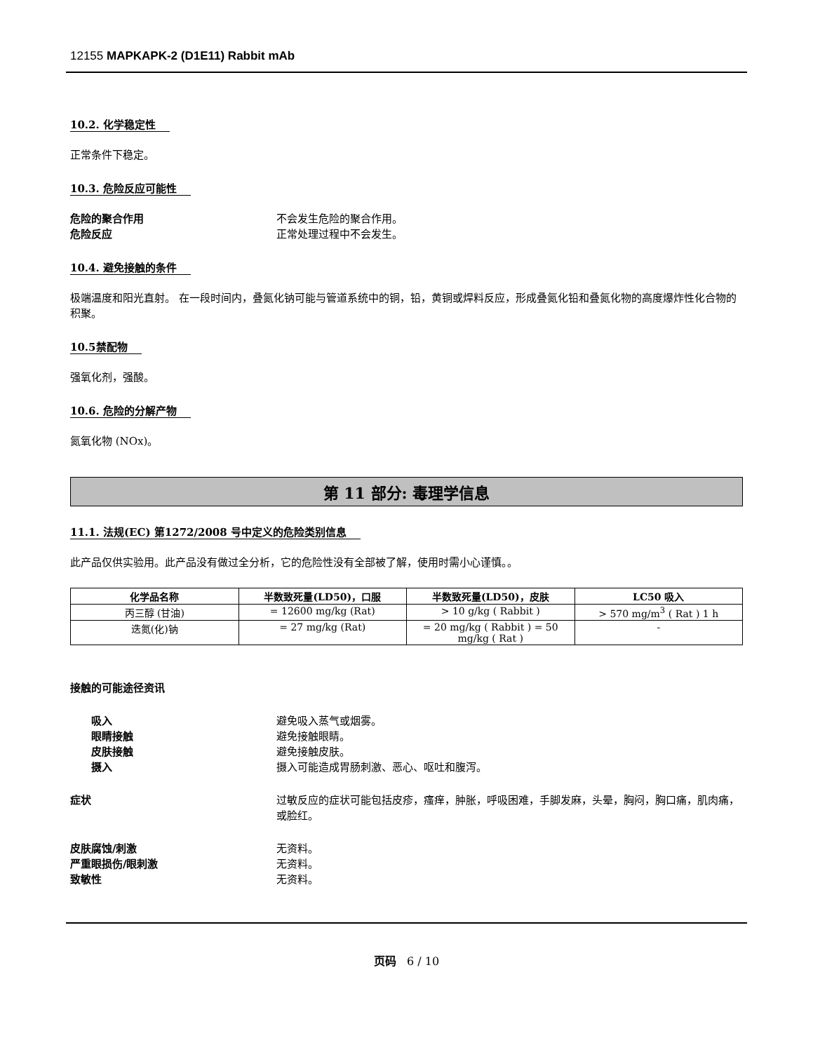12155 MAPKAPK-2 (D1E11) Rabbit mAb
10.2. 化学稳定性
正常条件下稳定。
10.3. 危险反应可能性
危险的聚合作用 不会发生危险的聚合作用。
危险反应 正常处理过程中不会发生。
10.4. 避免接触的条件
极端温度和阳光直射。 在一段时间内，叠氮化钠可能与管道系统中的铜，铅，黄铜或焊料反应，形成叠氮化铅和叠氮化物的高度爆炸性化合物的积聚。
10.5禁配物
强氧化剂，强酸。
10.6. 危险的分解产物
氮氧化物 (NOx)。
第 11 部分: 毒理学信息
11.1. 法规(EC) 第1272/2008 号中定义的危险类别信息
此产品仅供实验用。此产品没有做过全分析，它的危险性没有全部被了解，使用时需小心谨慎。。
| 化学品名称 | 半数致死量(LD50)，口服 | 半数致死量(LD50)，皮肤 | LC50 吸入 |
| --- | --- | --- | --- |
| 丙三醇 (甘油) | = 12600 mg/kg (Rat) | > 10 g/kg ( Rabbit ) | > 570 mg/m<sup>3</sup> ( Rat ) 1 h |
| 迭氮(化)钠 | = 27 mg/kg (Rat) | = 20 mg/kg ( Rabbit ) = 50 mg/kg ( Rat ) | - |
接触的可能途径资讯
吸入 避免吸入蒸气或烟雾。
眼睛接触 避免接触眼睛。
皮肤接触 避免接触皮肤。
摄入 摄入可能造成胃肠刺激、恶心、呕吐和腹泻。
症状 过敏反应的症状可能包括皮疹，瘙痒，肿胀，呼吸困难，手脚发麻，头晕，胸闷，胸口痛，肌肉痛，或脸红。
皮肤腐蚀/刺激 无资料。
严重眼损伤/眼刺激 无资料。
致敏性 无资料。
页码 6 / 10